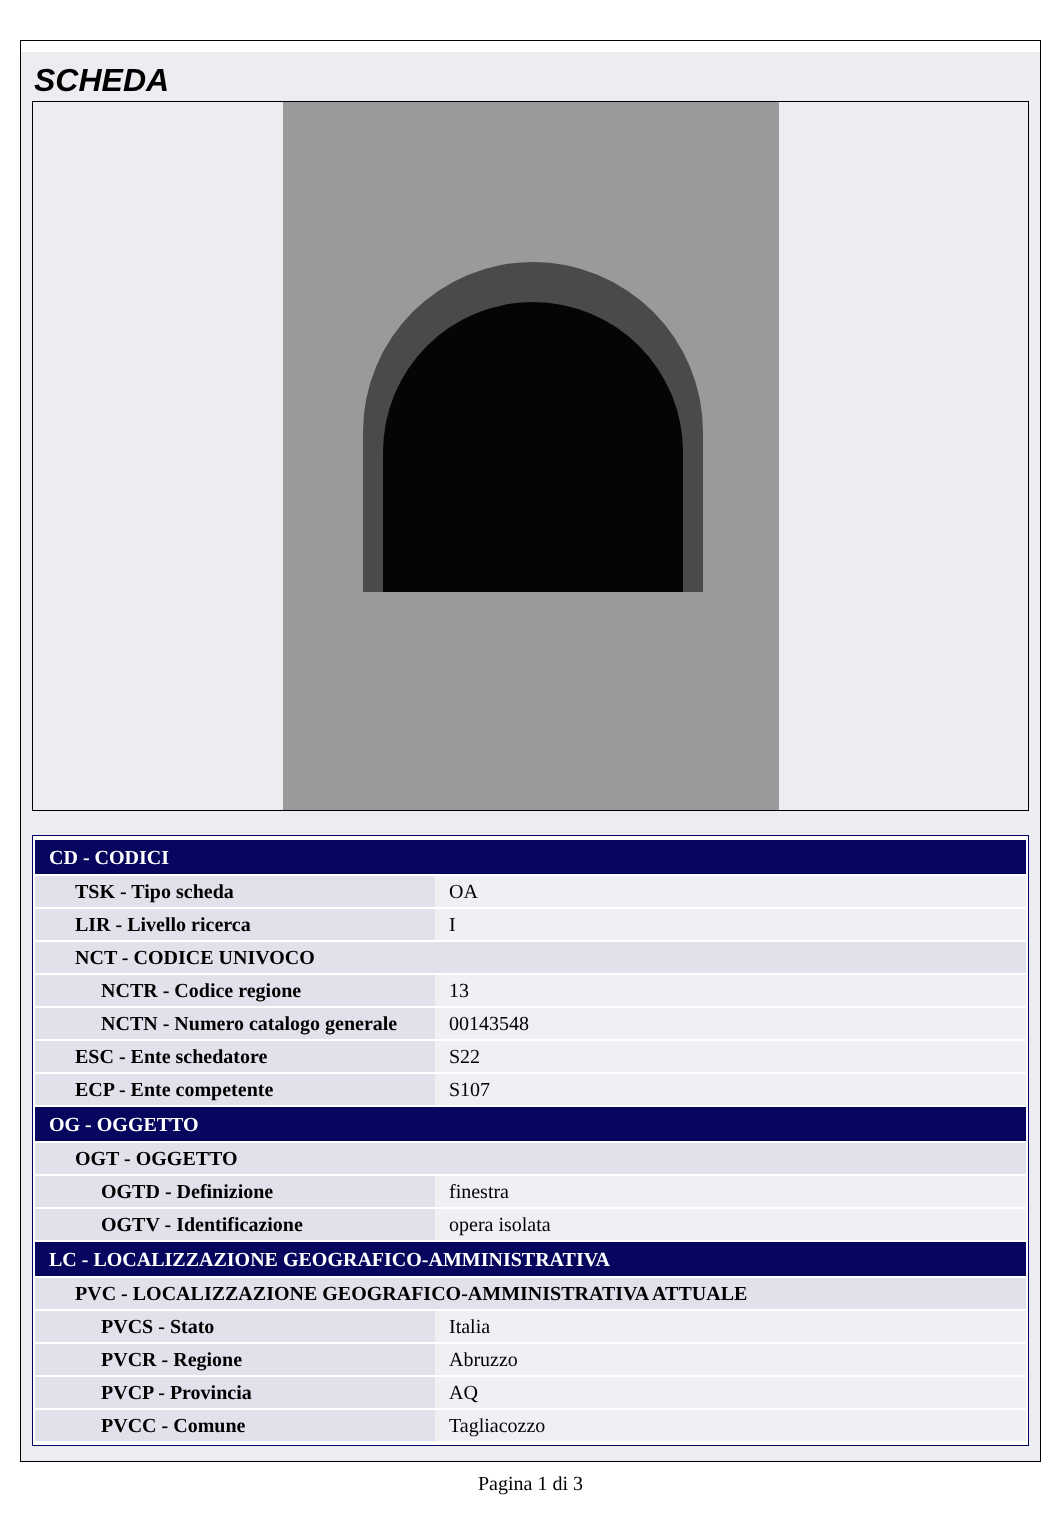SCHEDA
| CD - CODICI | |
| TSK - Tipo scheda | OA |
| LIR - Livello ricerca | I |
| NCT - CODICE UNIVOCO | |
| NCTR - Codice regione | 13 |
| NCTN - Numero catalogo generale | 00143548 |
| ESC - Ente schedatore | S22 |
| ECP - Ente competente | S107 |
| OG - OGGETTO | |
| OGT - OGGETTO | |
| OGTD - Definizione | finestra |
| OGTV - Identificazione | opera isolata |
| LC - LOCALIZZAZIONE GEOGRAFICO-AMMINISTRATIVA | |
| PVC - LOCALIZZAZIONE GEOGRAFICO-AMMINISTRATIVA ATTUALE | |
| PVCS - Stato | Italia |
| PVCR - Regione | Abruzzo |
| PVCP - Provincia | AQ |
| PVCC - Comune | Tagliacozzo |
Pagina 1 di 3